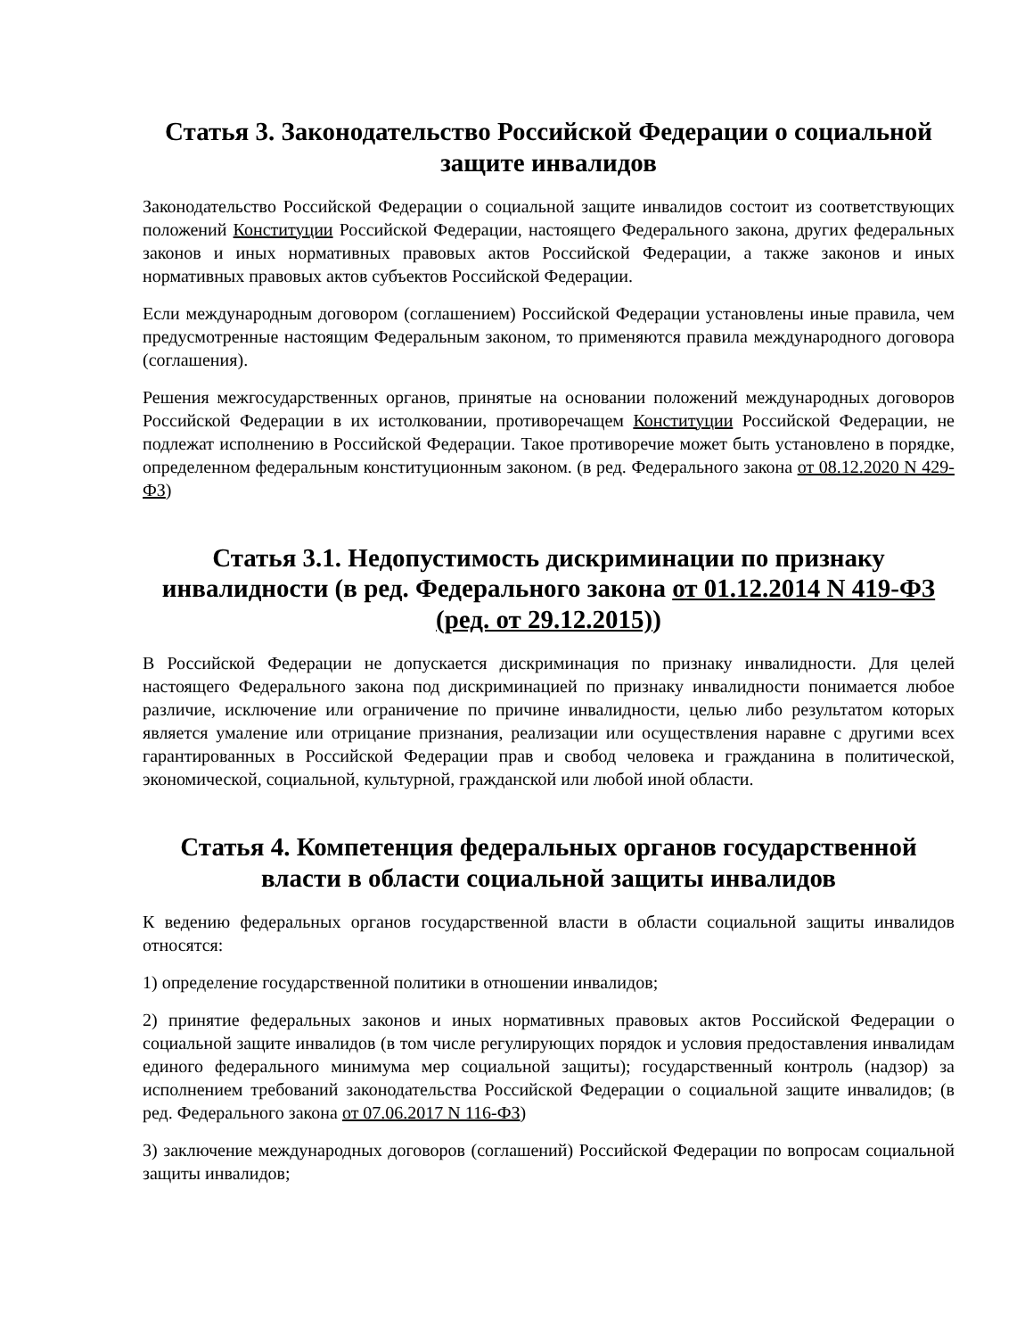Статья 3. Законодательство Российской Федерации о социальной защите инвалидов
Законодательство Российской Федерации о социальной защите инвалидов состоит из соответствующих положений Конституции Российской Федерации, настоящего Федерального закона, других федеральных законов и иных нормативных правовых актов Российской Федерации, а также законов и иных нормативных правовых актов субъектов Российской Федерации.
Если международным договором (соглашением) Российской Федерации установлены иные правила, чем предусмотренные настоящим Федеральным законом, то применяются правила международного договора (соглашения).
Решения межгосударственных органов, принятые на основании положений международных договоров Российской Федерации в их истолковании, противоречащем Конституции Российской Федерации, не подлежат исполнению в Российской Федерации. Такое противоречие может быть установлено в порядке, определенном федеральным конституционным законом. (в ред. Федерального закона от 08.12.2020 N 429-ФЗ)
Статья 3.1. Недопустимость дискриминации по признаку инвалидности (в ред. Федерального закона от 01.12.2014 N 419-ФЗ (ред. от 29.12.2015))
В Российской Федерации не допускается дискриминация по признаку инвалидности. Для целей настоящего Федерального закона под дискриминацией по признаку инвалидности понимается любое различие, исключение или ограничение по причине инвалидности, целью либо результатом которых является умаление или отрицание признания, реализации или осуществления наравне с другими всех гарантированных в Российской Федерации прав и свобод человека и гражданина в политической, экономической, социальной, культурной, гражданской или любой иной области.
Статья 4. Компетенция федеральных органов государственной власти в области социальной защиты инвалидов
К ведению федеральных органов государственной власти в области социальной защиты инвалидов относятся:
1) определение государственной политики в отношении инвалидов;
2) принятие федеральных законов и иных нормативных правовых актов Российской Федерации о социальной защите инвалидов (в том числе регулирующих порядок и условия предоставления инвалидам единого федерального минимума мер социальной защиты); государственный контроль (надзор) за исполнением требований законодательства Российской Федерации о социальной защите инвалидов; (в ред. Федерального закона от 07.06.2017 N 116-ФЗ)
3) заключение международных договоров (соглашений) Российской Федерации по вопросам социальной защиты инвалидов;